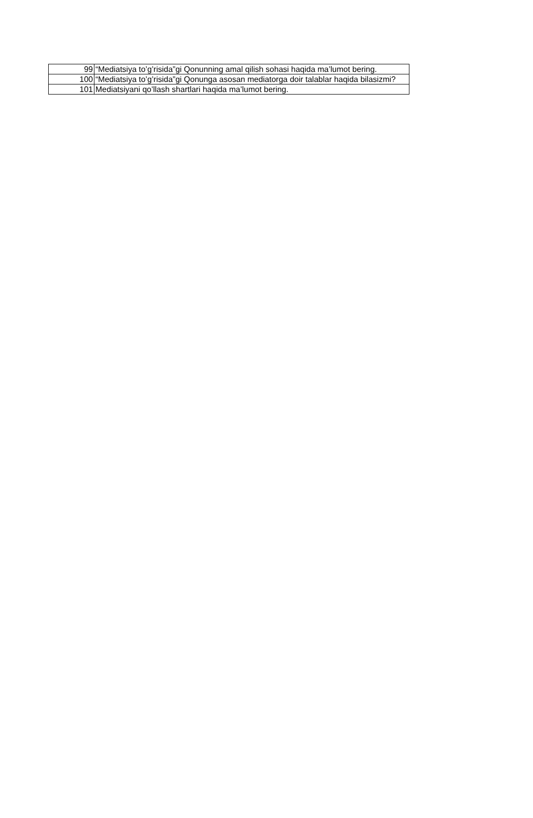| 99 | “Mediatsiya to’g’risida”gi Qonunning amal qilish sohasi haqida ma’lumot bering. |
| 100 | “Mediatsiya to’g’risida”gi Qonunga asosan mediatorga doir talablar haqida bilasizmi? |
| 101 | Mediatsiyani qo’llash shartlari haqida ma’lumot bering. |